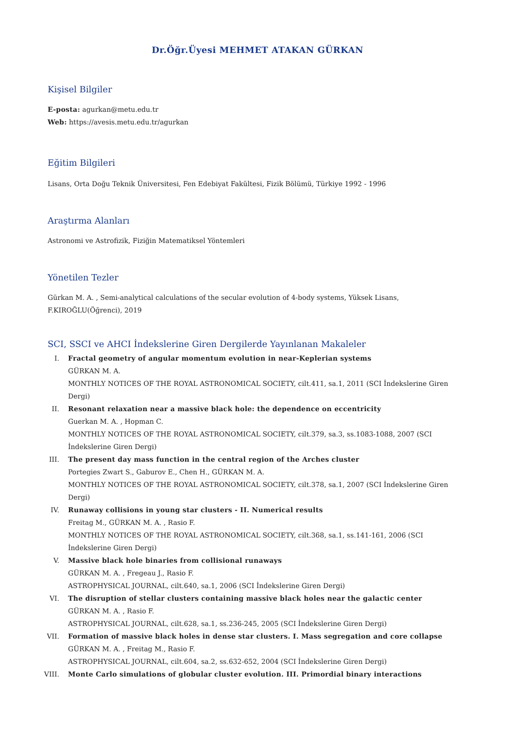Dr.Öğr.Üyesi MEHMET ATAKAN GÜRKAN
Kişisel Bilgiler
E-posta: agurkan@metu.edu.tr
Web: https://avesis.metu.edu.tr/agurkan
Eğitim Bilgileri
Lisans, Orta Doğu Teknik Üniversitesi, Fen Edebiyat Fakültesi, Fizik Bölümü, Türkiye 1992 - 1996
Araştırma Alanları
Astronomi ve Astrofizik, Fiziğin Matematiksel Yöntemleri
Yönetilen Tezler
Gürkan M. A. , Semi-analytical calculations of the secular evolution of 4-body systems, Yüksek Lisans,
F.KIROĞLU(Öğrenci), 2019
SCI, SSCI ve AHCI İndekslerine Giren Dergilerde Yayınlanan Makaleler
I. Fractal geometry of angular momentum evolution in near-Keplerian systems
GÜRKAN M. A.
MONTHLY NOTICES OF THE ROYAL ASTRONOMICAL SOCIETY, cilt.411, sa.1, 2011 (SCI İndekslerine Giren Dergi)
II. Resonant relaxation near a massive black hole: the dependence on eccentricity
Guerkan M. A. , Hopman C.
MONTHLY NOTICES OF THE ROYAL ASTRONOMICAL SOCIETY, cilt.379, sa.3, ss.1083-1088, 2007 (SCI İndekslerine Giren Dergi)
III. The present day mass function in the central region of the Arches cluster
Portegies Zwart S., Gaburov E., Chen H., GÜRKAN M. A.
MONTHLY NOTICES OF THE ROYAL ASTRONOMICAL SOCIETY, cilt.378, sa.1, 2007 (SCI İndekslerine Giren Dergi)
IV. Runaway collisions in young star clusters - II. Numerical results
Freitag M., GÜRKAN M. A. , Rasio F.
MONTHLY NOTICES OF THE ROYAL ASTRONOMICAL SOCIETY, cilt.368, sa.1, ss.141-161, 2006 (SCI İndekslerine Giren Dergi)
V. Massive black hole binaries from collisional runaways
GÜRKAN M. A. , Fregeau J., Rasio F.
ASTROPHYSICAL JOURNAL, cilt.640, sa.1, 2006 (SCI İndekslerine Giren Dergi)
VI. The disruption of stellar clusters containing massive black holes near the galactic center
GÜRKAN M. A. , Rasio F.
ASTROPHYSICAL JOURNAL, cilt.628, sa.1, ss.236-245, 2005 (SCI İndekslerine Giren Dergi)
VII. Formation of massive black holes in dense star clusters. I. Mass segregation and core collapse
GÜRKAN M. A. , Freitag M., Rasio F.
ASTROPHYSICAL JOURNAL, cilt.604, sa.2, ss.632-652, 2004 (SCI İndekslerine Giren Dergi)
VIII. Monte Carlo simulations of globular cluster evolution. III. Primordial binary interactions